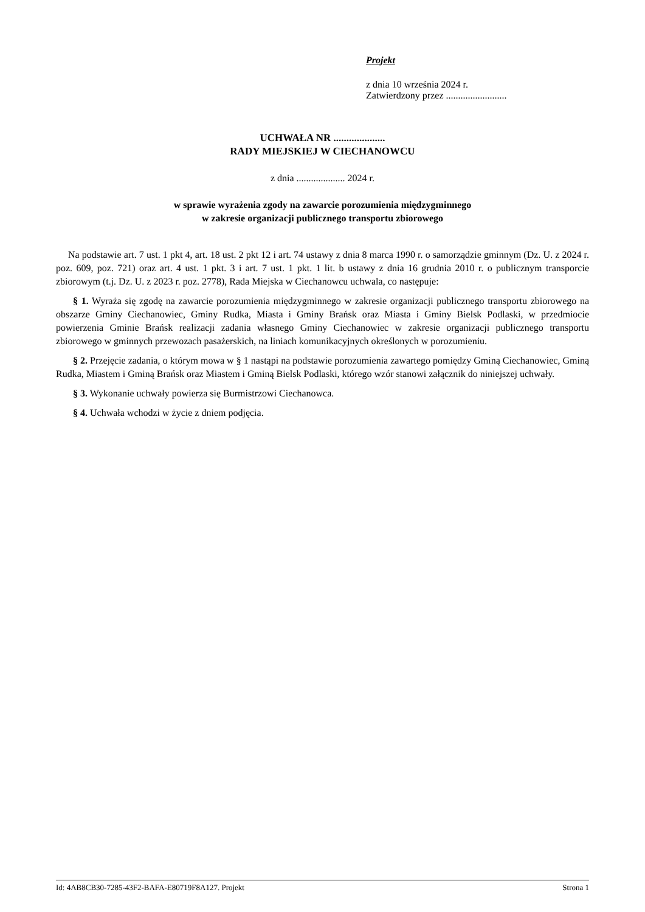Projekt
z dnia 10 września 2024 r.
Zatwierdzony przez .........................
UCHWAŁA NR ....................
RADY MIEJSKIEJ W CIECHANOWCU
z dnia .................... 2024 r.
w sprawie wyrażenia zgody na zawarcie porozumienia międzygminnego
w zakresie organizacji publicznego transportu zbiorowego
Na podstawie art. 7 ust. 1 pkt 4, art. 18 ust. 2 pkt 12 i art. 74 ustawy z dnia 8 marca 1990 r. o samorządzie gminnym (Dz. U. z 2024 r. poz. 609, poz. 721) oraz art. 4 ust. 1 pkt. 3 i art. 7 ust. 1 pkt. 1 lit. b ustawy z dnia 16 grudnia 2010 r. o publicznym transporcie zbiorowym (t.j. Dz. U. z 2023 r. poz. 2778), Rada Miejska w Ciechanowcu uchwala, co następuje:
§ 1. Wyraża się zgodę na zawarcie porozumienia międzygminnego w zakresie organizacji publicznego transportu zbiorowego na obszarze Gminy Ciechanowiec, Gminy Rudka, Miasta i Gminy Brańsk oraz Miasta i Gminy Bielsk Podlaski, w przedmiocie powierzenia Gminie Brańsk realizacji zadania własnego Gminy Ciechanowiec w zakresie organizacji publicznego transportu zbiorowego w gminnych przewozach pasażerskich, na liniach komunikacyjnych określonych w porozumieniu.
§ 2. Przejęcie zadania, o którym mowa w § 1 nastąpi na podstawie porozumienia zawartego pomiędzy Gminą Ciechanowiec, Gminą Rudka, Miastem i Gminą Brańsk oraz Miastem i Gminą Bielsk Podlaski, którego wzór stanowi załącznik do niniejszej uchwały.
§ 3. Wykonanie uchwały powierza się Burmistrzowi Ciechanowca.
§ 4. Uchwała wchodzi w życie z dniem podjęcia.
Id: 4AB8CB30-7285-43F2-BAFA-E80719F8A127. Projekt Strona 1